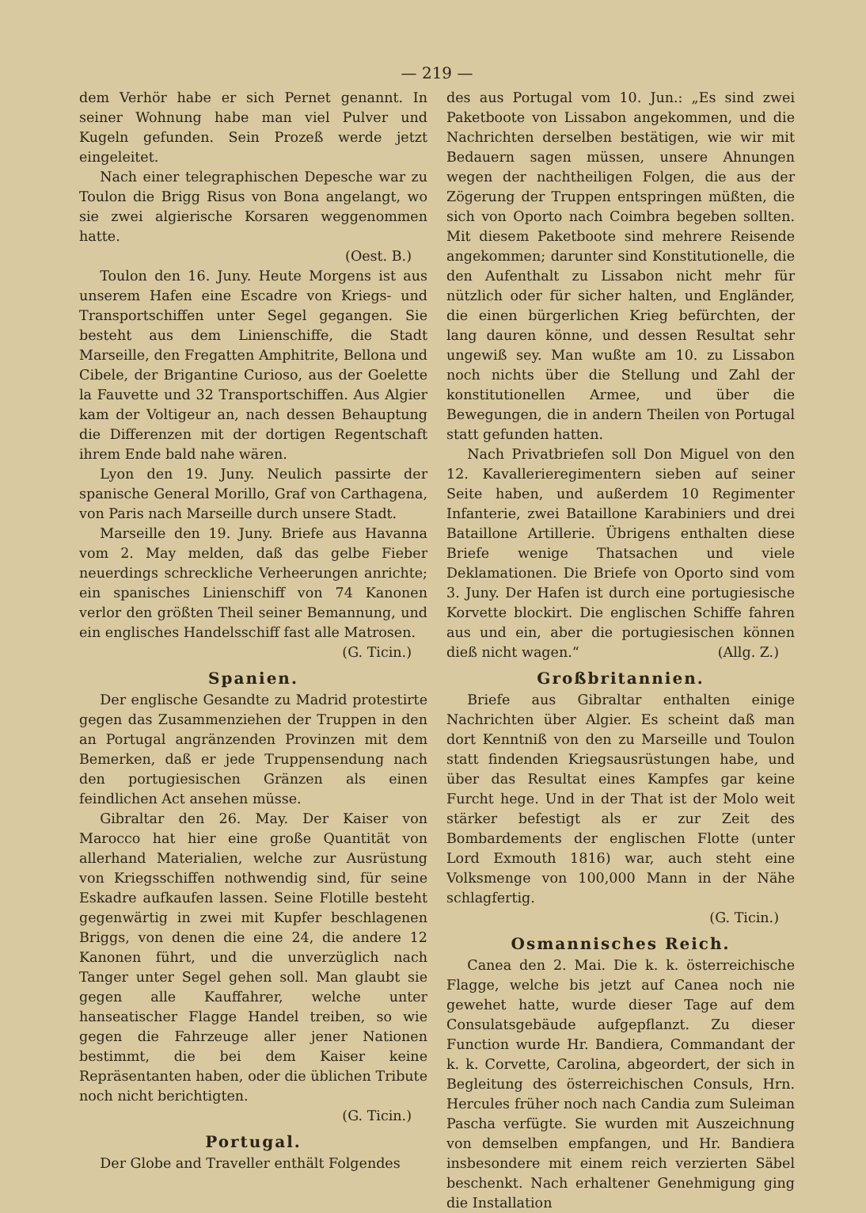— 219 —
dem Verhör habe er sich Pernet genannt. In seiner Wohnung habe man viel Pulver und Kugeln gefunden. Sein Prozeß werde jetzt eingeleitet.
Nach einer telegraphischen Depesche war zu Toulon die Brigg Risus von Bona angelangt, wo sie zwei algierische Korsaren weggenommen hatte.
(Oest. B.)
Toulon den 16. Juny. Heute Morgens ist aus unserem Hafen eine Escadre von Kriegs- und Transportschiffen unter Segel gegangen. Sie besteht aus dem Linienschiffe, die Stadt Marseille, den Fregatten Amphitrite, Bellona und Cibele, der Brigantine Curioso, aus der Goelette la Fauvette und 32 Transportschiffen. Aus Algier kam der Voltigeur an, nach dessen Behauptung die Differenzen mit der dortigen Regentschaft ihrem Ende bald nahe wären.
Lyon den 19. Juny. Neulich passirte der spanische General Morillo, Graf von Carthagena, von Paris nach Marseille durch unsere Stadt.
Marseille den 19. Juny. Briefe aus Havanna vom 2. May melden, daß das gelbe Fieber neuerdings schreckliche Verheerungen anrichte; ein spanisches Linienschiff von 74 Kanonen verlor den größten Theil seiner Bemannung, und ein englisches Handelsschiff fast alle Matrosen.
(G. Ticin.)
Spanien.
Der englische Gesandte zu Madrid protestirte gegen das Zusammenziehen der Truppen in den an Portugal angränzenden Provinzen mit dem Bemerken, daß er jede Truppensendung nach den portugiesischen Gränzen als einen feindlichen Act ansehen müsse.
Gibraltar den 26. May. Der Kaiser von Marocco hat hier eine große Quantität von allerhand Materialien, welche zur Ausrüstung von Kriegsschiffen nothwendig sind, für seine Eskadre aufkaufen lassen. Seine Flotille besteht gegenwärtig in zwei mit Kupfer beschlagenen Briggs, von denen die eine 24, die andere 12 Kanonen führt, und die unverzüglich nach Tanger unter Segel gehen soll. Man glaubt sie gegen alle Kauffahrer, welche unter hanseatischer Flagge Handel treiben, so wie gegen die Fahrzeuge aller jener Nationen bestimmt, die bei dem Kaiser keine Repräsentanten haben, oder die üblichen Tribute noch nicht berichtigten.
(G. Ticin.)
Portugal.
Der Globe and Traveller enthält Folgendes
des aus Portugal vom 10. Jun.: „Es sind zwei Paketboote von Lissabon angekommen, und die Nachrichten derselben bestätigen, wie wir mit Bedauern sagen müssen, unsere Ahnungen wegen der nachtheiligen Folgen, die aus der Zögerung der Truppen entspringen müßten, die sich von Oporto nach Coimbra begeben sollten. Mit diesem Paketboote sind mehrere Reisende angekommen; darunter sind Konstitutionelle, die den Aufenthalt zu Lissabon nicht mehr für nützlich oder für sicher halten, und Engländer, die einen bürgerlichen Krieg befürchten, der lang dauren könne, und dessen Resultat sehr ungewiß sey. Man wußte am 10. zu Lissabon noch nichts über die Stellung und Zahl der konstitutionellen Armee, und über die Bewegungen, die in andern Theilen von Portugal statt gefunden hatten.
Nach Privatbriefen soll Don Miguel von den 12. Kavallerieregimentern sieben auf seiner Seite haben, und außerdem 10 Regimenter Infanterie, zwei Bataillone Karabiniers und drei Bataillone Artillerie. Übrigens enthalten diese Briefe wenige Thatsachen und viele Deklamationen. Die Briefe von Oporto sind vom 3. Juny. Der Hafen ist durch eine portugiesische Korvette blockirt. Die englischen Schiffe fahren aus und ein, aber die portugiesischen können dieß nicht wagen.“ (Allg. Z.)
Großbritannien.
Briefe aus Gibraltar enthalten einige Nachrichten über Algier. Es scheint daß man dort Kenntniß von den zu Marseille und Toulon statt findenden Kriegsausrüstungen habe, und über das Resultat eines Kampfes gar keine Furcht hege. Und in der That ist der Molo weit stärker befestigt als er zur Zeit des Bombardements der englischen Flotte (unter Lord Exmouth 1816) war, auch steht eine Volksmenge von 100,000 Mann in der Nähe schlagfertig.
(G. Ticin.)
Osmannisches Reich.
Canea den 2. Mai. Die k. k. österreichische Flagge, welche bis jetzt auf Canea noch nie gewehet hatte, wurde dieser Tage auf dem Consulatsgebäude aufgepflanzt. Zu dieser Function wurde Hr. Bandiera, Commandant der k. k. Corvette, Carolina, abgeordert, der sich in Begleitung des österreichischen Consuls, Hrn. Hercules früher noch nach Candia zum Suleiman Pascha verfügte. Sie wurden mit Auszeichnung von demselben empfangen, und Hr. Bandiera insbesondere mit einem reich verzierten Säbel beschenkt. Nach erhaltener Genehmigung ging die Installation